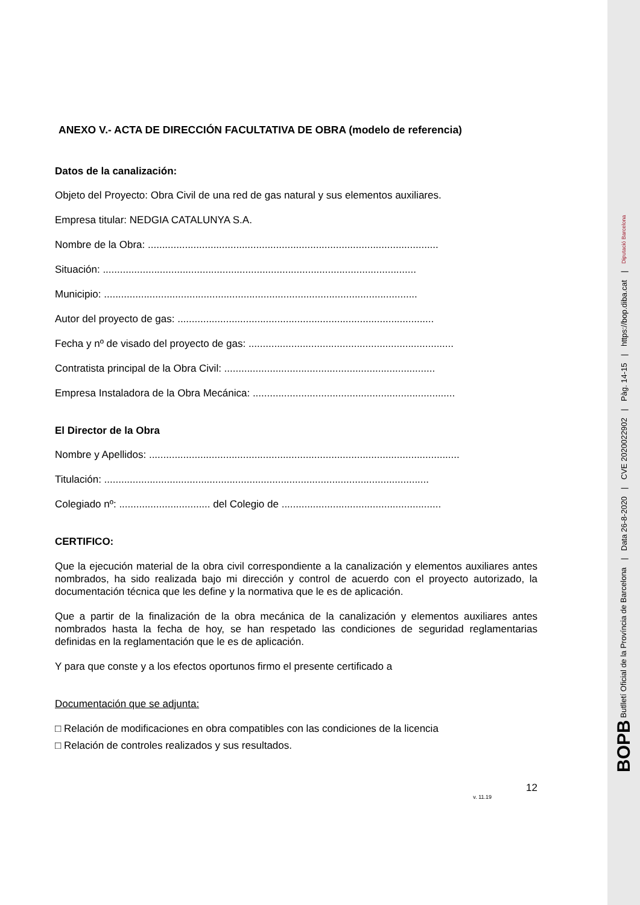ANEXO V.- ACTA DE DIRECCIÓN FACULTATIVA DE OBRA (modelo de referencia)
Datos de la canalización:
Objeto del Proyecto: Obra Civil de una red de gas natural y sus elementos auxiliares.
Empresa titular: NEDGIA CATALUNYA S.A.
Nombre de la Obra: ......................................................................................................
Situación: ..............................................................................................................
Municipio: ..............................................................................................................
Autor del proyecto de gas: ..........................................................................................
Fecha y nº de visado del proyecto de gas: ........................................................................
Contratista principal de la Obra Civil: ..........................................................................
Empresa Instaladora de la Obra Mecánica: .......................................................................
El Director de la Obra
Nombre y Apellidos: .............................................................................................................
Titulación: ..................................................................................................................
Colegiado nº: ................................ del Colegio de ........................................................
CERTIFICO:
Que la ejecución material de la obra civil correspondiente a la canalización y elementos auxiliares antes nombrados, ha sido realizada bajo mi dirección y control de acuerdo con el proyecto autorizado, la documentación técnica que les define y la normativa que le es de aplicación.
Que a partir de la finalización de la obra mecánica de la canalización y elementos auxiliares antes nombrados hasta la fecha de hoy, se han respetado las condiciones de seguridad reglamentarias definidas en la reglamentación que le es de aplicación.
Y para que conste y a los efectos oportunos firmo el presente certificado a
Documentación que se adjunta:
□ Relación de modificaciones en obra compatibles con las condiciones de la licencia
□ Relación de controles realizados y sus resultados.
12
v. 11.19
BOPB Butlletí Oficial de la Província de Barcelona | Data 26-8-2020 | CVE 2020022902 | Pàg. 14-15 | https://bop.diba.cat | Diputació Barcelona